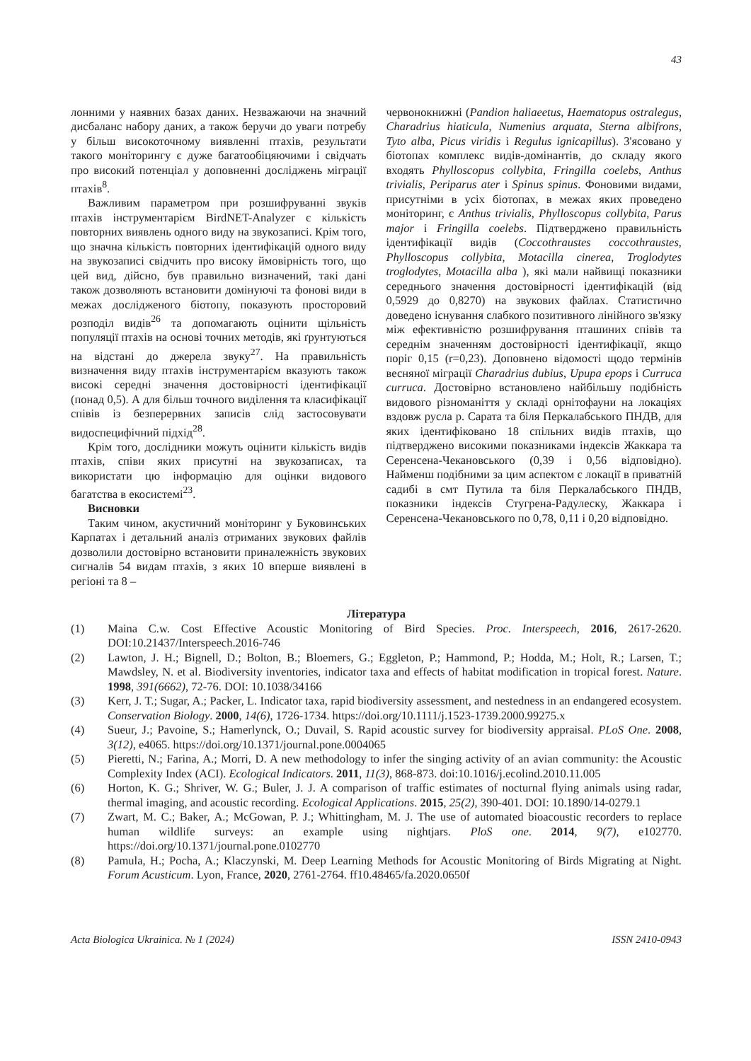43
лонними у наявних базах даних. Незважаючи на значний дисбаланс набору даних, а також беручи до уваги потребу у більш високоточному виявленні птахів, результати такого моніторингу є дуже багатообіцяючими і свідчать про високий потенціал у доповненні досліджень міграції птахів<sup>8</sup>.
Важливим параметром при розшифруванні звуків птахів інструментарієм BirdNET-Analyzer є кількість повторних виявлень одного виду на звукозаписі. Крім того, що значна кількість повторних ідентифікацій одного виду на звукозаписі свідчить про високу ймовірність того, що цей вид, дійсно, був правильно визначений, такі дані також дозволяють встановити домінуючі та фонові види в межах дослідженого біотопу, показують просторовий розподіл видів<sup>26</sup> та допомагають оцінити щільність популяції птахів на основі точних методів, які ґрунтуються на відстані до джерела звуку<sup>27</sup>. На правильність визначення виду птахів інструментарієм вказують також високі середні значення достовірності ідентифікації (понад 0,5). А для більш точного виділення та класифікації співів із безперервних записів слід застосовувати видоспецифічний підхід<sup>28</sup>.
Крім того, дослідники можуть оцінити кількість видів птахів, співи яких присутні на звукозаписах, та використати цю інформацію для оцінки видового багатства в екосистемі<sup>23</sup>.
Висновки
Таким чином, акустичний моніторинг у Буковинських Карпатах і детальний аналіз отриманих звукових файлів дозволили достовірно встановити приналежність звукових сигналів 54 видам птахів, з яких 10 вперше виявлені в регіоні та 8 –
червонокнижні (Pandion haliaeetus, Haematopus ostralegus, Charadrius hiaticula, Numenius arquata, Sterna albifrons, Tyto alba, Picus viridis і Regulus ignicapillus). З'ясовано у біотопах комплекс видів-домінантів, до складу якого входять Phylloscopus collybita, Fringilla coelebs, Anthus trivialis, Periparus ater і Spinus spinus. Фоновими видами, присутніми в усіх біотопах, в межах яких проведено моніторинг, є Anthus trivialis, Phylloscopus collybita, Parus major і Fringilla coelebs. Підтверджено правильність ідентифікації видів (Coccothraustes coccothraustes, Phylloscopus collybita, Motacilla cinerea, Troglodytes troglodytes, Motacilla alba ), які мали найвищі показники середнього значення достовірності ідентифікацій (від 0,5929 до 0,8270) на звукових файлах. Статистично доведено існування слабкого позитивного лінійного зв'язку між ефективністю розшифрування пташиних співів та середнім значенням достовірності ідентифікації, якщо поріг 0,15 (r=0,23). Доповнено відомості щодо термінів весняної міграції Charadrius dubius, Upupa epops і Curruca curruca. Достовірно встановлено найбільшу подібність видового різноманіття у складі орнітофауни на локаціях вздовж русла р. Сарата та біля Перкалабського ПНДВ, для яких ідентифіковано 18 спільних видів птахів, що підтверджено високими показниками індексів Жаккара та Серенсена-Чекановського (0,39 і 0,56 відповідно). Найменш подібними за цим аспектом є локації в приватній садибі в смт Путила та біля Перкалабського ПНДВ, показники індексів Стугрена-Радулеску, Жаккара і Серенсена-Чекановського по 0,78, 0,11 і 0,20 відповідно.
Література
(1) Maina C.w. Cost Effective Acoustic Monitoring of Bird Species. Proc. Interspeech, 2016, 2617-2620. DOI:10.21437/Interspeech.2016-746
(2) Lawton, J. H.; Bignell, D.; Bolton, B.; Bloemers, G.; Eggleton, P.; Hammond, P.; Hodda, M.; Holt, R.; Larsen, T.; Mawdsley, N. et al. Biodiversity inventories, indicator taxa and effects of habitat modification in tropical forest. Nature. 1998, 391(6662), 72-76. DOI: 10.1038/34166
(3) Kerr, J. T.; Sugar, A.; Packer, L. Indicator taxa, rapid biodiversity assessment, and nestedness in an endangered ecosystem. Conservation Biology. 2000, 14(6), 1726-1734. https://doi.org/10.1111/j.1523-1739.2000.99275.x
(4) Sueur, J.; Pavoine, S.; Hamerlynck, O.; Duvail, S. Rapid acoustic survey for biodiversity appraisal. PLoS One. 2008, 3(12), e4065. https://doi.org/10.1371/journal.pone.0004065
(5) Pieretti, N.; Farina, A.; Morri, D. A new methodology to infer the singing activity of an avian community: the Acoustic Complexity Index (ACI). Ecological Indicators. 2011, 11(3), 868-873. doi:10.1016/j.ecolind.2010.11.005
(6) Horton, K. G.; Shriver, W. G.; Buler, J. J. A comparison of traffic estimates of nocturnal flying animals using radar, thermal imaging, and acoustic recording. Ecological Applications. 2015, 25(2), 390-401. DOI: 10.1890/14-0279.1
(7) Zwart, M. C.; Baker, A.; McGowan, P. J.; Whittingham, M. J. The use of automated bioacoustic recorders to replace human wildlife surveys: an example using nightjars. PloS one. 2014, 9(7), e102770. https://doi.org/10.1371/journal.pone.0102770
(8) Pamula, H.; Pocha, A.; Klaczynski, M. Deep Learning Methods for Acoustic Monitoring of Birds Migrating at Night. Forum Acusticum. Lyon, France, 2020, 2761-2764. ff10.48465/fa.2020.0650f
Acta Biologica Ukrainica. № 1 (2024) ISSN 2410-0943